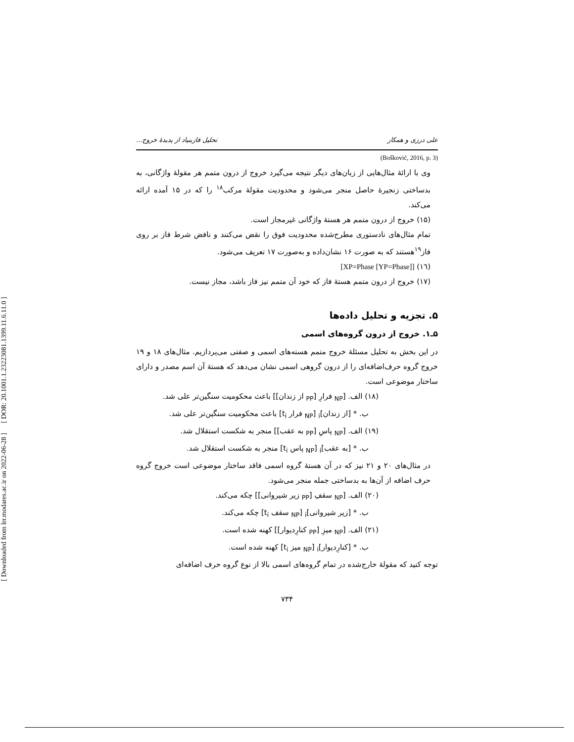[ DOR: 20.1001.1.23223081.1399.11.6.11.0 ]
[ Downloaded from lrr.modares.ac.ir on 2022-06-28 ]
علی درزی و همکار تحلیل فازبنیاد از پدیدهٔ خروج...
(Bošković, 2016, p. 3)
وی با ارائهٔ مثال‌هایی از زبان‌های دیگر نتیجه می‌گیرد خروج از درون متمم هر مقولهٔ واژگانی، به بدساختی زنجیرهٔ حاصل منجر می‌شود و محدودیت مقولهٔ مرکب<sup>۱۸</sup> را که در ۱۵ آمده ارائه می‌کند.
(۱۵) خروج از درون متمم هر هستهٔ واژگانی غیرمجاز است.
تمام مثال‌های نادستوری مطرح‌شده محدودیت فوق را نقض می‌کنند و نافض شرط فاز بر روی فاز<sup>۱۹</sup>هستند که به صورت ۱۶ نشان‌داده و به‌صورت ۱۷ تعریف می‌شود.
(۱٦) [XP=Phase [YP=Phase]]
(۱۷) خروج از درون متمم هستهٔ فاز که خود آن متمم نیز فاز باشد، مجاز نیست.
۵. تجزیه و تحلیل داده‌ها
۵ـ۱. خروج از درون گروه‌های اسمی
در این بخش به تحلیل مسئلهٔ خروج متمم هسته‌های اسمی و صفتی می‌پردازیم. مثال‌های ۱۸ و ۱۹ خروج گروه حرف‌اضافه‌ای را از درون گروهی اسمی نشان می‌دهد که هستهٔ آن اسم مصدر و دارای ساختار موضوعی است.
(۱۸) الف. [<sub>NP</sub> فرارِ [<sub>PP</sub> از زندان]] باعث محکومیت سنگین‌تر علی شد.
ب. * [از زندان]<sub>i</sub> [<sub>NP</sub> فرار t<sub>i</sub>] باعث محکومیت سنگین‌تر علی شد.
(۱۹) الف. [<sub>NP</sub> پاسِ [<sub>PP</sub> به عقب]] منجر به شکست استقلال شد.
ب. * [به عقب]<sub>i</sub> [<sub>NP</sub> پاس t<sub>i</sub>] منجر به شکست استقلال شد.
در مثال‌های ۲۰ و ۲۱ نیز که در آن هستهٔ گروه اسمی فاقد ساختار موضوعی است خروج گروه حرف اضافه از آن‌ها به بدساختی جمله منجر می‌شود.
(۲۰) الف. [<sub>NP</sub> سقفِ [<sub>PP</sub> زیر شیروانی]] چکه می‌کند.
ب. * [زیر شیروانی]<sub>i</sub> [<sub>NP</sub> سقف t<sub>i</sub>] چکه می‌کند.
(۲۱) الف. [<sub>NP</sub> میزِ [<sub>PP</sub> کنارِدیوار]] کهنه شده است.
ب. * [کنارِدیوار]<sub>i</sub> [<sub>NP</sub> میز t<sub>i</sub>] کهنه شده است.
توجه کنید که مقولهٔ خارج‌شده در تمام گروه‌های اسمی بالا از نوع گروه حرف اضافه‌ای
۷۳۴